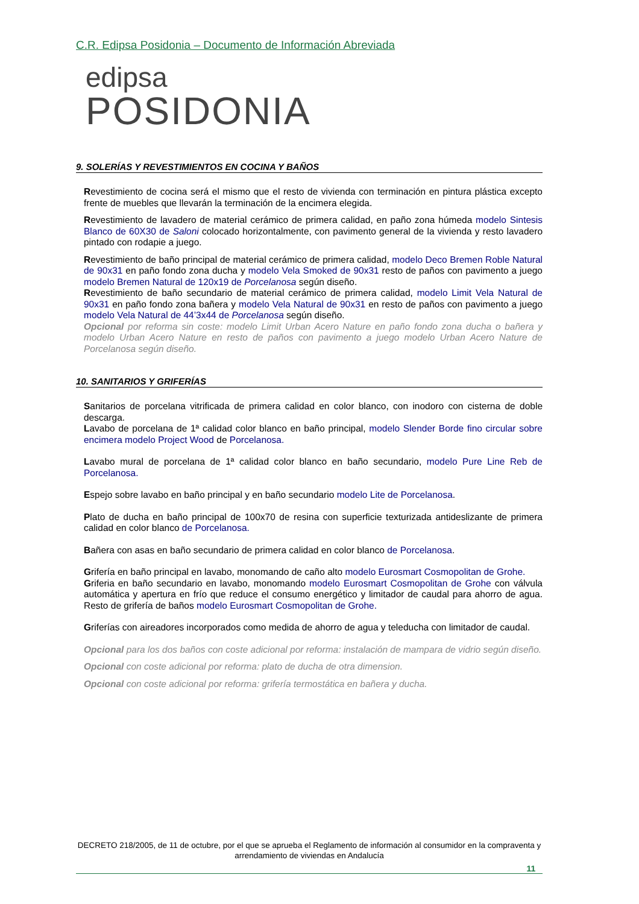C.R. Edipsa Posidonia – Documento de Información Abreviada
edipsa
POSIDONIA
9. SOLERÍAS Y REVESTIMIENTOS EN COCINA Y BAÑOS
Revestimiento de cocina será el mismo que el resto de vivienda con terminación en pintura plástica excepto frente de muebles que llevarán la terminación de la encimera elegida.
Revestimiento de lavadero de material cerámico de primera calidad, en paño zona húmeda modelo Sintesis Blanco de 60X30 de Saloni colocado horizontalmente, con pavimento general de la vivienda y resto lavadero pintado con rodapie a juego.
Revestimiento de baño principal de material cerámico de primera calidad, modelo Deco Bremen Roble Natural de 90x31 en paño fondo zona ducha y modelo Vela Smoked de 90x31 resto de paños con pavimento a juego modelo Bremen Natural de 120x19 de Porcelanosa según diseño.
Revestimiento de baño secundario de material cerámico de primera calidad, modelo Limit Vela Natural de 90x31 en paño fondo zona bañera y modelo Vela Natural de 90x31 en resto de paños con pavimento a juego modelo Vela Natural de 44’3x44 de Porcelanosa según diseño.
Opcional por reforma sin coste: modelo Limit Urban Acero Nature en paño fondo zona ducha o bañera y modelo Urban Acero Nature en resto de paños con pavimento a juego modelo Urban Acero Nature de Porcelanosa según diseño.
10. SANITARIOS Y GRIFERÍAS
Sanitarios de porcelana vitrificada de primera calidad en color blanco, con inodoro con cisterna de doble descarga.
Lavabo de porcelana de 1ª calidad color blanco en baño principal, modelo Slender Borde fino circular sobre encimera modelo Project Wood de Porcelanosa.
Lavabo mural de porcelana de 1ª calidad color blanco en baño secundario, modelo Pure Line Reb de Porcelanosa.
Espejo sobre lavabo en baño principal y en baño secundario modelo Lite de Porcelanosa.
Plato de ducha en baño principal de 100x70 de resina con superficie texturizada antideslizante de primera calidad en color blanco de Porcelanosa.
Bañera con asas en baño secundario de primera calidad en color blanco de Porcelanosa.
Grifería en baño principal en lavabo, monomando de caño alto modelo Eurosmart Cosmopolitan de Grohe.
Griferia en baño secundario en lavabo, monomando modelo Eurosmart Cosmopolitan de Grohe con válvula automática y apertura en frío que reduce el consumo energético y limitador de caudal para ahorro de agua. Resto de grifería de baños modelo Eurosmart Cosmopolitan de Grohe.
Griferías con aireadores incorporados como medida de ahorro de agua y teleducha con limitador de caudal.
Opcional para los dos baños con coste adicional por reforma: instalación de mampara de vidrio según diseño.
Opcional con coste adicional por reforma: plato de ducha de otra dimension.
Opcional con coste adicional por reforma: grifería termostática en bañera y ducha.
DECRETO 218/2005, de 11 de octubre, por el que se aprueba el Reglamento de información al consumidor en la compraventa y arrendamiento de viviendas en Andalucía
11